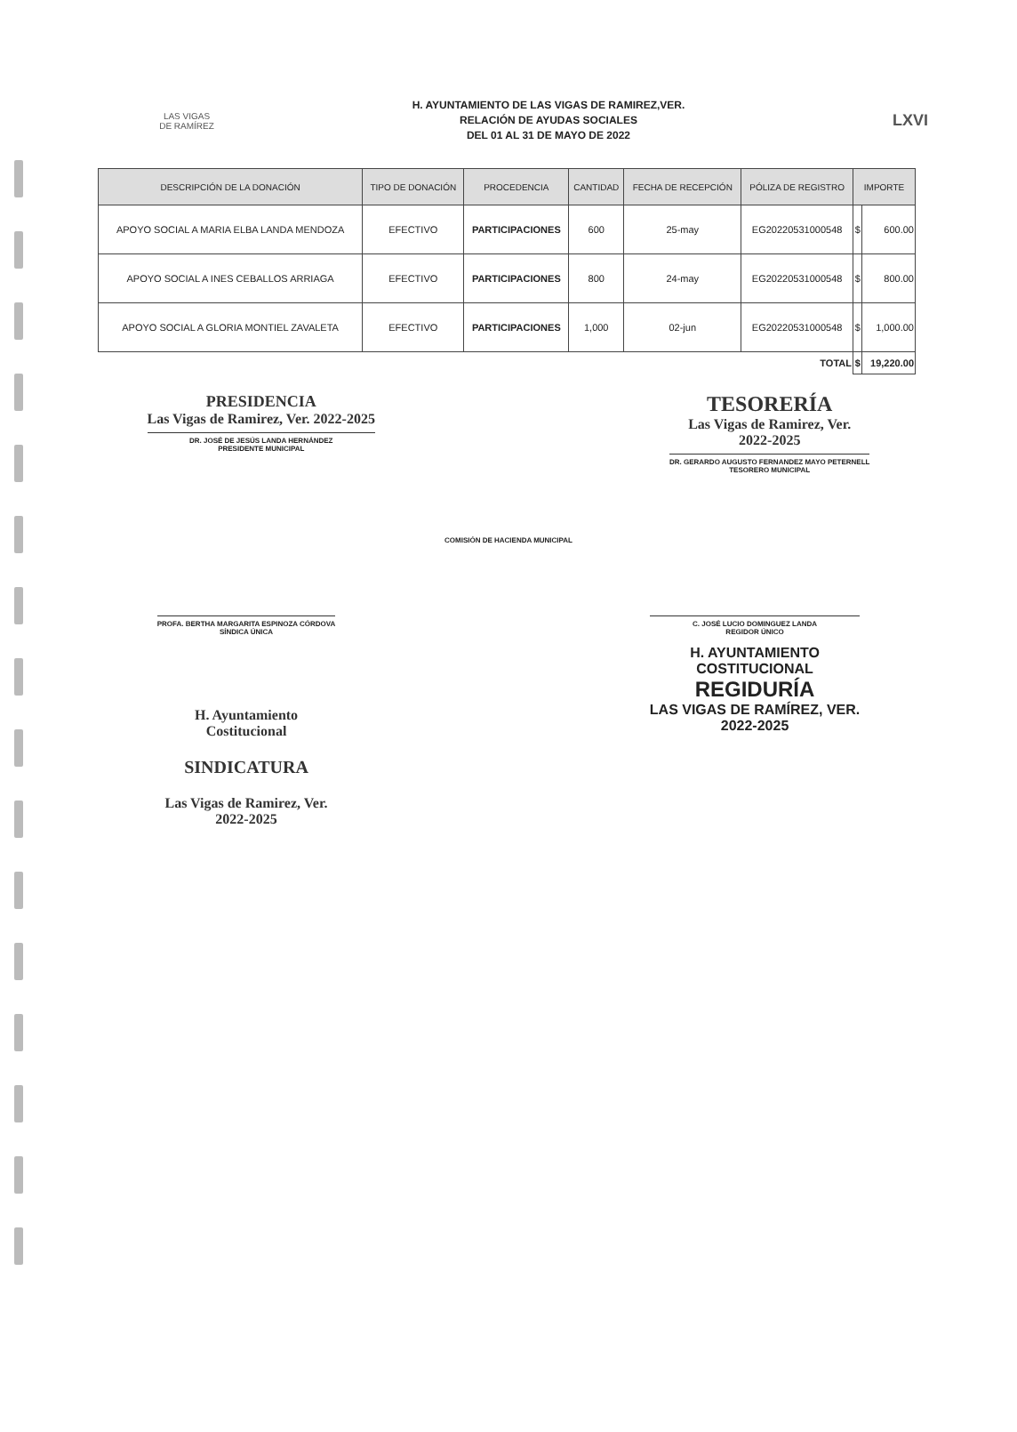LAS VIGAS
DE RAMÍREZ
H. AYUNTAMIENTO DE LAS VIGAS DE RAMIREZ,VER.
RELACIÓN DE AYUDAS SOCIALES
DEL 01 AL 31 DE MAYO DE 2022
LXVI
| DESCRIPCIÓN DE LA DONACIÓN | TIPO DE DONACIÓN | PROCEDENCIA | CANTIDAD | FECHA DE RECEPCIÓN | PÓLIZA DE REGISTRO | IMPORTE | |
| --- | --- | --- | --- | --- | --- | --- | --- |
| APOYO SOCIAL A MARIA ELBA LANDA MENDOZA | EFECTIVO | PARTICIPACIONES | 600 | 25-may | EG20220531000548 | $ | 600.00 |
| APOYO SOCIAL A INES CEBALLOS ARRIAGA | EFECTIVO | PARTICIPACIONES | 800 | 24-may | EG20220531000548 | $ | 800.00 |
| APOYO SOCIAL A GLORIA MONTIEL ZAVALETA | EFECTIVO | PARTICIPACIONES | 1,000 | 02-jun | EG20220531000548 | $ | 1,000.00 |
| TOTAL | | | | | | $ | 19,220.00 |
PRESIDENCIA
Las Vigas de Ramirez, Ver. 2022-2025
DR. JOSÉ DE JESÚS LANDA HERNÁNDEZ
PRESIDENTE MUNICIPAL
TESORERÍA
Las Vigas de Ramirez, Ver.
2022-2025
DR. GERARDO AUGUSTO FERNANDEZ MAYO PETERNELL
TESORERO MUNICIPAL
COMISIÓN DE HACIENDA MUNICIPAL
PROFA. BERTHA MARGARITA ESPINOZA CÓRDOVA
SÍNDICA ÚNICA
H. Ayuntamiento
Costitucional
SINDICATURA
Las Vigas de Ramirez, Ver.
2022-2025
C. JOSÉ LUCIO DOMINGUEZ LANDA
REGIDOR ÚNICO
H. AYUNTAMIENTO
COSTITUCIONAL
REGIDURÍA
LAS VIGAS DE RAMÍREZ, VER.
2022-2025